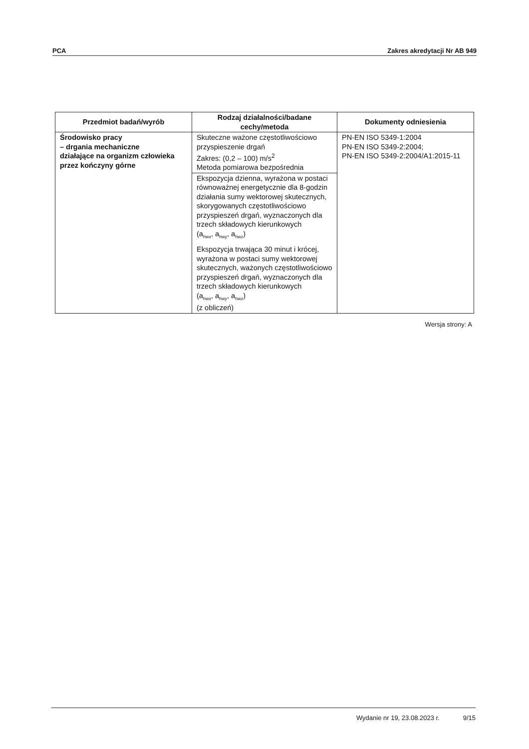PCA Zakres akredytacji Nr AB 949
| Przedmiot badań/wyrób | Rodzaj działalności/badane cechy/metoda | Dokumenty odniesienia |
| --- | --- | --- |
| Środowisko pracy – drgania mechaniczne działające na organizm człowieka przez kończyny górne | Skuteczne ważone częstotliwościowo przyspieszenie drgań Zakres: (0,2 – 100) m/s<sup>2</sup> Metoda pomiarowa bezpośrednia | PN-EN ISO 5349-1:2004 PN-EN ISO 5349-2:2004; PN-EN ISO 5349-2:2004/A1:2015-11 |
| | Ekspozycja dzienna, wyrażona w postaci równoważnej energetycznie dla 8-godzin działania sumy wektorowej skutecznych, skorygowanych częstotliwościowo przyspieszeń drgań, wyznaczonych dla trzech składowych kierunkowych (a<sub>hwx</sub>, a<sub>hwy</sub>, a<sub>hwz</sub>) | |
| | Ekspozycja trwająca 30 minut i krócej, wyrażona w postaci sumy wektorowej skutecznych, ważonych częstotliwościowo przyspieszeń drgań, wyznaczonych dla trzech składowych kierunkowych (a<sub>hwx</sub>, a<sub>hwy</sub>, a<sub>hwz</sub>) (z obliczeń) | |
Wersja strony: A
Wydanie nr 19, 23.08.2023 r. 9/15